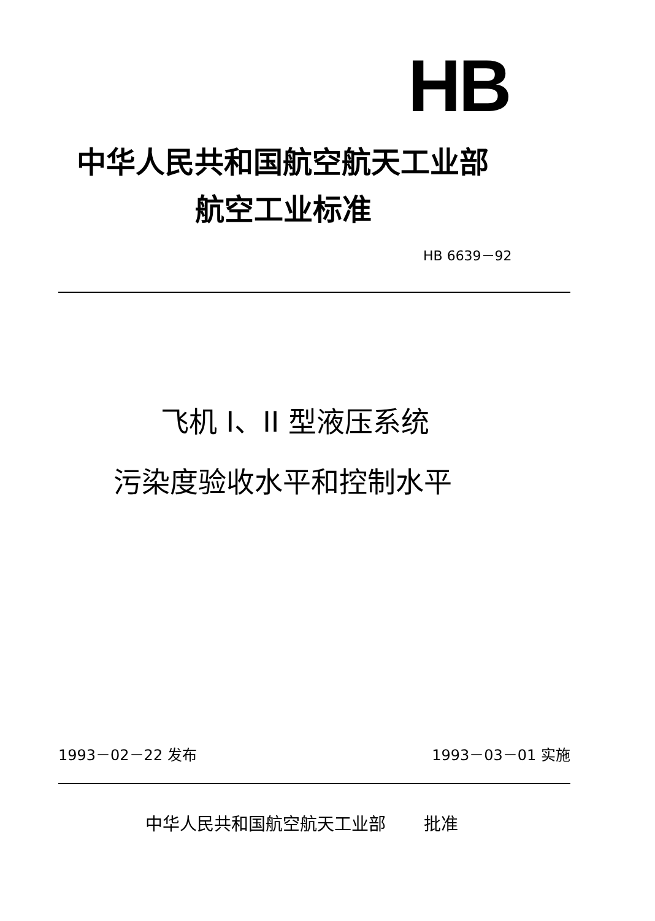HB
中华人民共和国航空航天工业部
航空工业标准
HB 6639－92
飞机 I、II 型液压系统
污染度验收水平和控制水平
1993－02－22 发布 1993－03－01 实施
中华人民共和国航空航天工业部 批准